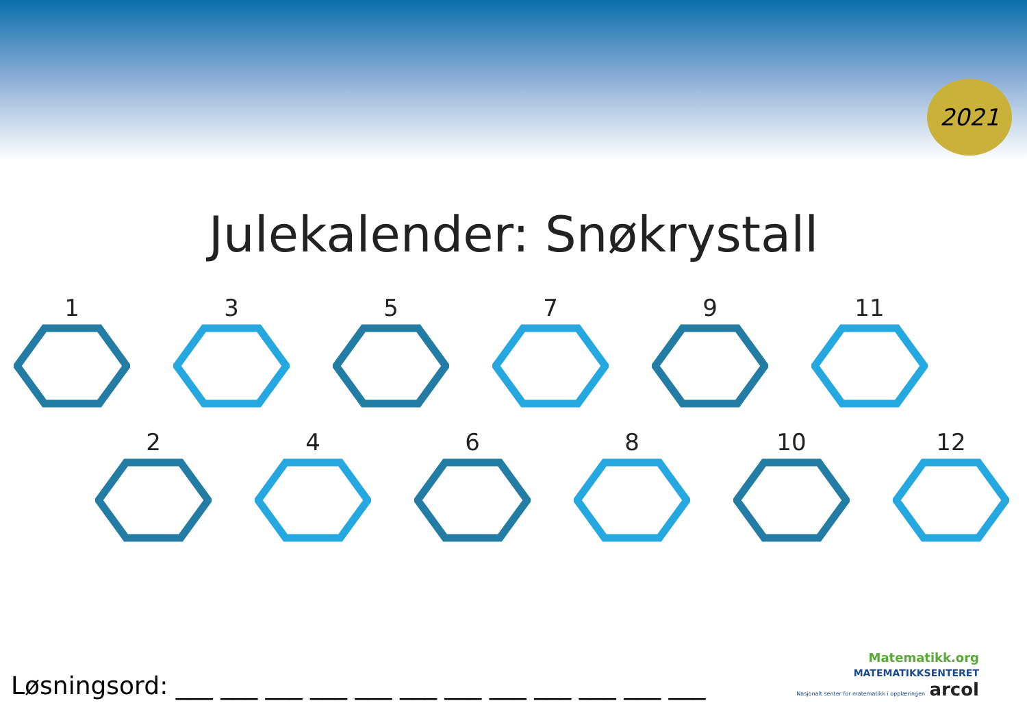2021
Julekalender: Snøkrystall
1 3 5 7 9 11
2 4 6 8 10 12
Løsningsord: ___ ___ ___ ___ ___ ___ ___ ___ ___ ___ ___ ___
Matematikk.org
MATEMATIKKSENTERET
Nasjonalt senter for matematikk i opplæringen arcol